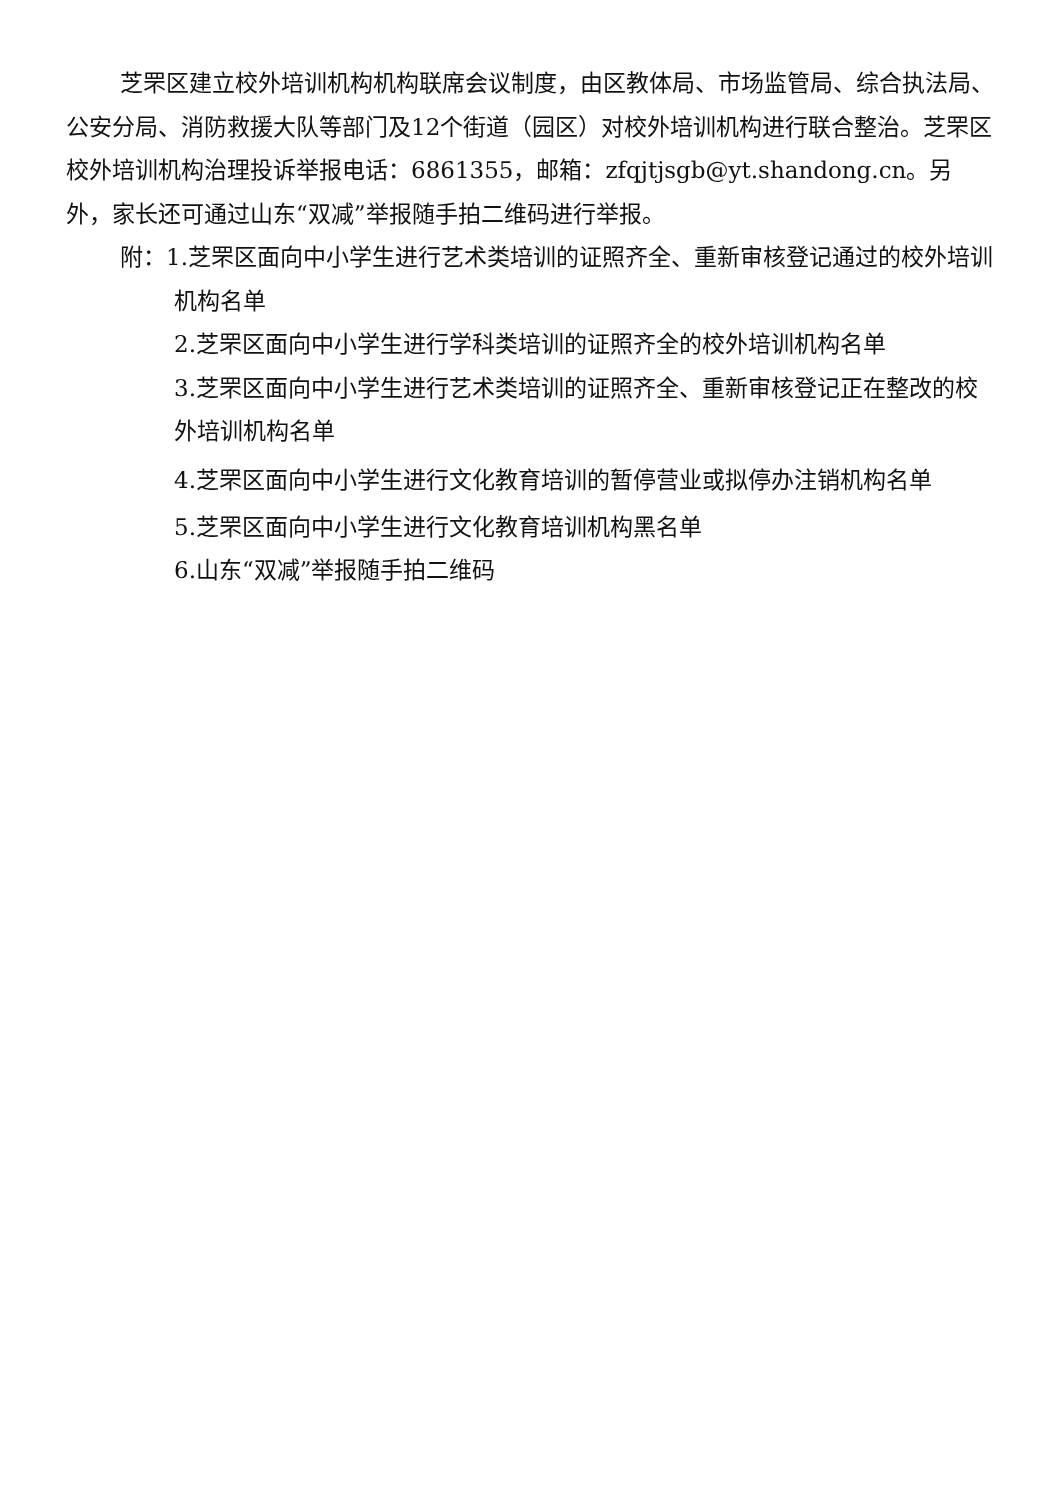芝罘区建立校外培训机构机构联席会议制度，由区教体局、市场监管局、综合执法局、公安分局、消防救援大队等部门及12个街道（园区）对校外培训机构进行联合整治。芝罘区校外培训机构治理投诉举报电话：6861355，邮箱：zfqjtjsgb@yt.shandong.cn。另外，家长还可通过山东“双减”举报随手拍二维码进行举报。
附：1.芝罘区面向中小学生进行艺术类培训的证照齐全、重新审核登记通过的校外培训机构名单
2.芝罘区面向中小学生进行学科类培训的证照齐全的校外培训机构名单
3.芝罘区面向中小学生进行艺术类培训的证照齐全、重新审核登记正在整改的校外培训机构名单
4.芝罘区面向中小学生进行文化教育培训的暂停营业或拟停办注销机构名单
5.芝罘区面向中小学生进行文化教育培训机构黑名单
6.山东“双减”举报随手拍二维码